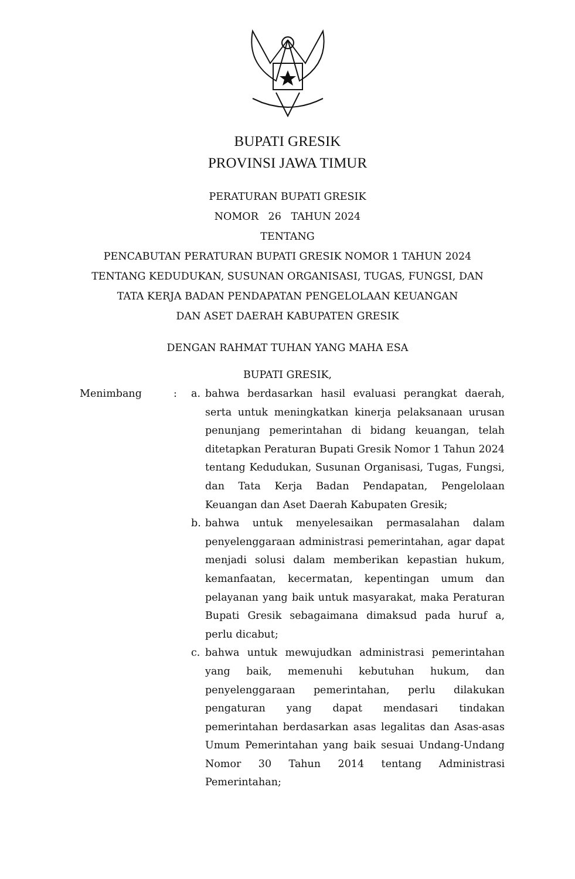BUPATI GRESIK
PROVINSI JAWA TIMUR
PERATURAN BUPATI GRESIK
NOMOR 26 TAHUN 2024
TENTANG
PENCABUTAN PERATURAN BUPATI GRESIK NOMOR 1 TAHUN 2024
TENTANG KEDUDUKAN, SUSUNAN ORGANISASI, TUGAS, FUNGSI, DAN
TATA KERJA BADAN PENDAPATAN PENGELOLAAN KEUANGAN
DAN ASET DAERAH KABUPATEN GRESIK
DENGAN RAHMAT TUHAN YANG MAHA ESA
BUPATI GRESIK,
Menimbang : a. bahwa berdasarkan hasil evaluasi perangkat daerah, serta untuk meningkatkan kinerja pelaksanaan urusan penunjang pemerintahan di bidang keuangan, telah ditetapkan Peraturan Bupati Gresik Nomor 1 Tahun 2024 tentang Kedudukan, Susunan Organisasi, Tugas, Fungsi, dan Tata Kerja Badan Pendapatan, Pengelolaan Keuangan dan Aset Daerah Kabupaten Gresik;
b. bahwa untuk menyelesaikan permasalahan dalam penyelenggaraan administrasi pemerintahan, agar dapat menjadi solusi dalam memberikan kepastian hukum, kemanfaatan, kecermatan, kepentingan umum dan pelayanan yang baik untuk masyarakat, maka Peraturan Bupati Gresik sebagaimana dimaksud pada huruf a, perlu dicabut;
c. bahwa untuk mewujudkan administrasi pemerintahan yang baik, memenuhi kebutuhan hukum, dan penyelenggaraan pemerintahan, perlu dilakukan pengaturan yang dapat mendasari tindakan pemerintahan berdasarkan asas legalitas dan Asas-asas Umum Pemerintahan yang baik sesuai Undang-Undang Nomor 30 Tahun 2014 tentang Administrasi Pemerintahan;